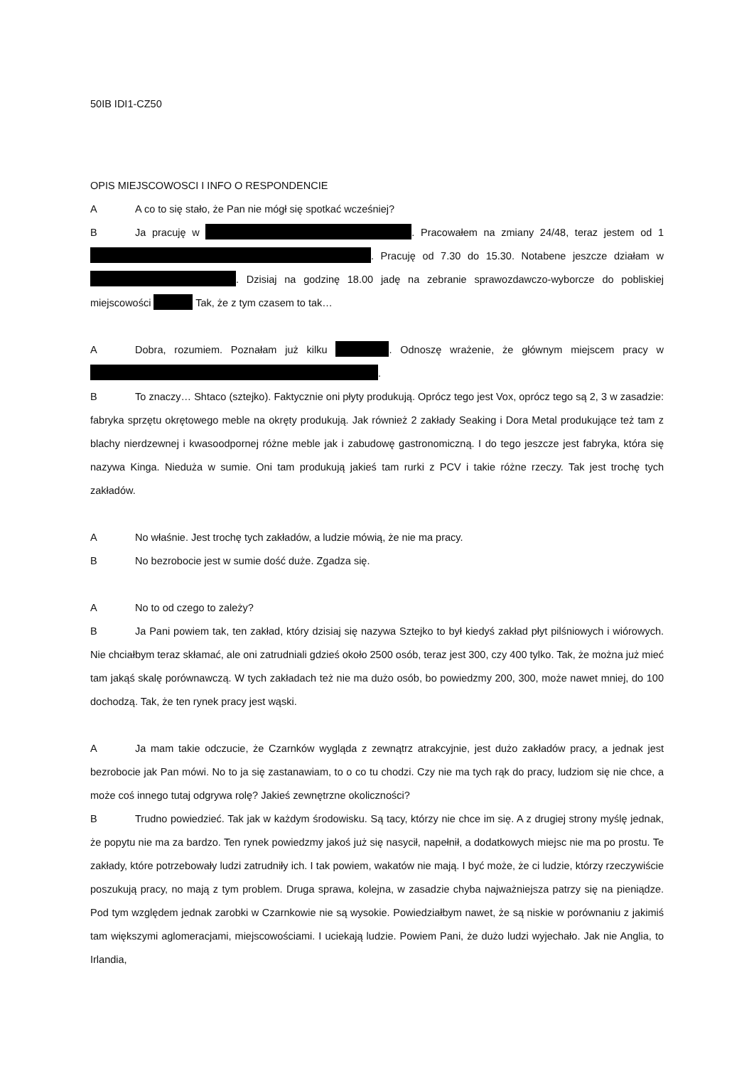50IB IDI1-CZ50
OPIS MIEJSCOWOSCI I INFO O RESPONDENCIE
A A co to się stało, że Pan nie mógł się spotkać wcześniej?
B Ja pracuję w . Pracowałem na zmiany 24/48, teraz jestem od 1 . Pracuję od 7.30 do 15.30. Notabene jeszcze działam w . Dzisiaj na godzinę 18.00 jadę na zebranie sprawozdawczo-wyborcze do pobliskiej miejscowości Tak, że z tym czasem to tak…
A Dobra, rozumiem. Poznałam już kilku . Odnoszę wrażenie, że głównym miejscem pracy w .
B To znaczy… Shtaco (sztejko). Faktycznie oni płyty produkują. Oprócz tego jest Vox, oprócz tego są 2, 3 w zasadzie: fabryka sprzętu okrętowego meble na okręty produkują. Jak również 2 zakłady Seaking i Dora Metal produkujące też tam z blachy nierdzewnej i kwasoodpornej różne meble jak i zabudowę gastronomiczną. I do tego jeszcze jest fabryka, która się nazywa Kinga. Nieduża w sumie. Oni tam produkują jakieś tam rurki z PCV i takie różne rzeczy. Tak jest trochę tych zakładów.
A No właśnie. Jest trochę tych zakładów, a ludzie mówią, że nie ma pracy.
B No bezrobocie jest w sumie dość duże. Zgadza się.
A No to od czego to zależy?
B Ja Pani powiem tak, ten zakład, który dzisiaj się nazywa Sztejko to był kiedyś zakład płyt pilśniowych i wiórowych. Nie chciałbym teraz skłamać, ale oni zatrudniali gdzieś około 2500 osób, teraz jest 300, czy 400 tylko. Tak, że można już mieć tam jakąś skalę porównawczą. W tych zakładach też nie ma dużo osób, bo powiedzmy 200, 300, może nawet mniej, do 100 dochodzą. Tak, że ten rynek pracy jest wąski.
A Ja mam takie odczucie, że Czarnków wygląda z zewnątrz atrakcyjnie, jest dużo zakładów pracy, a jednak jest bezrobocie jak Pan mówi. No to ja się zastanawiam, to o co tu chodzi. Czy nie ma tych rąk do pracy, ludziom się nie chce, a może coś innego tutaj odgrywa rolę? Jakieś zewnętrzne okoliczności?
B Trudno powiedzieć. Tak jak w każdym środowisku. Są tacy, którzy nie chce im się. A z drugiej strony myślę jednak, że popytu nie ma za bardzo. Ten rynek powiedzmy jakoś już się nasycił, napełnił, a dodatkowych miejsc nie ma po prostu. Te zakłady, które potrzebowały ludzi zatrudniły ich. I tak powiem, wakatów nie mają. I być może, że ci ludzie, którzy rzeczywiście poszukują pracy, no mają z tym problem. Druga sprawa, kolejna, w zasadzie chyba najważniejsza patrzy się na pieniądze. Pod tym względem jednak zarobki w Czarnkowie nie są wysokie. Powiedziałbym nawet, że są niskie w porównaniu z jakimiś tam większymi aglomeracjami, miejscowościami. I uciekają ludzie. Powiem Pani, że dużo ludzi wyjechało. Jak nie Anglia, to Irlandia,